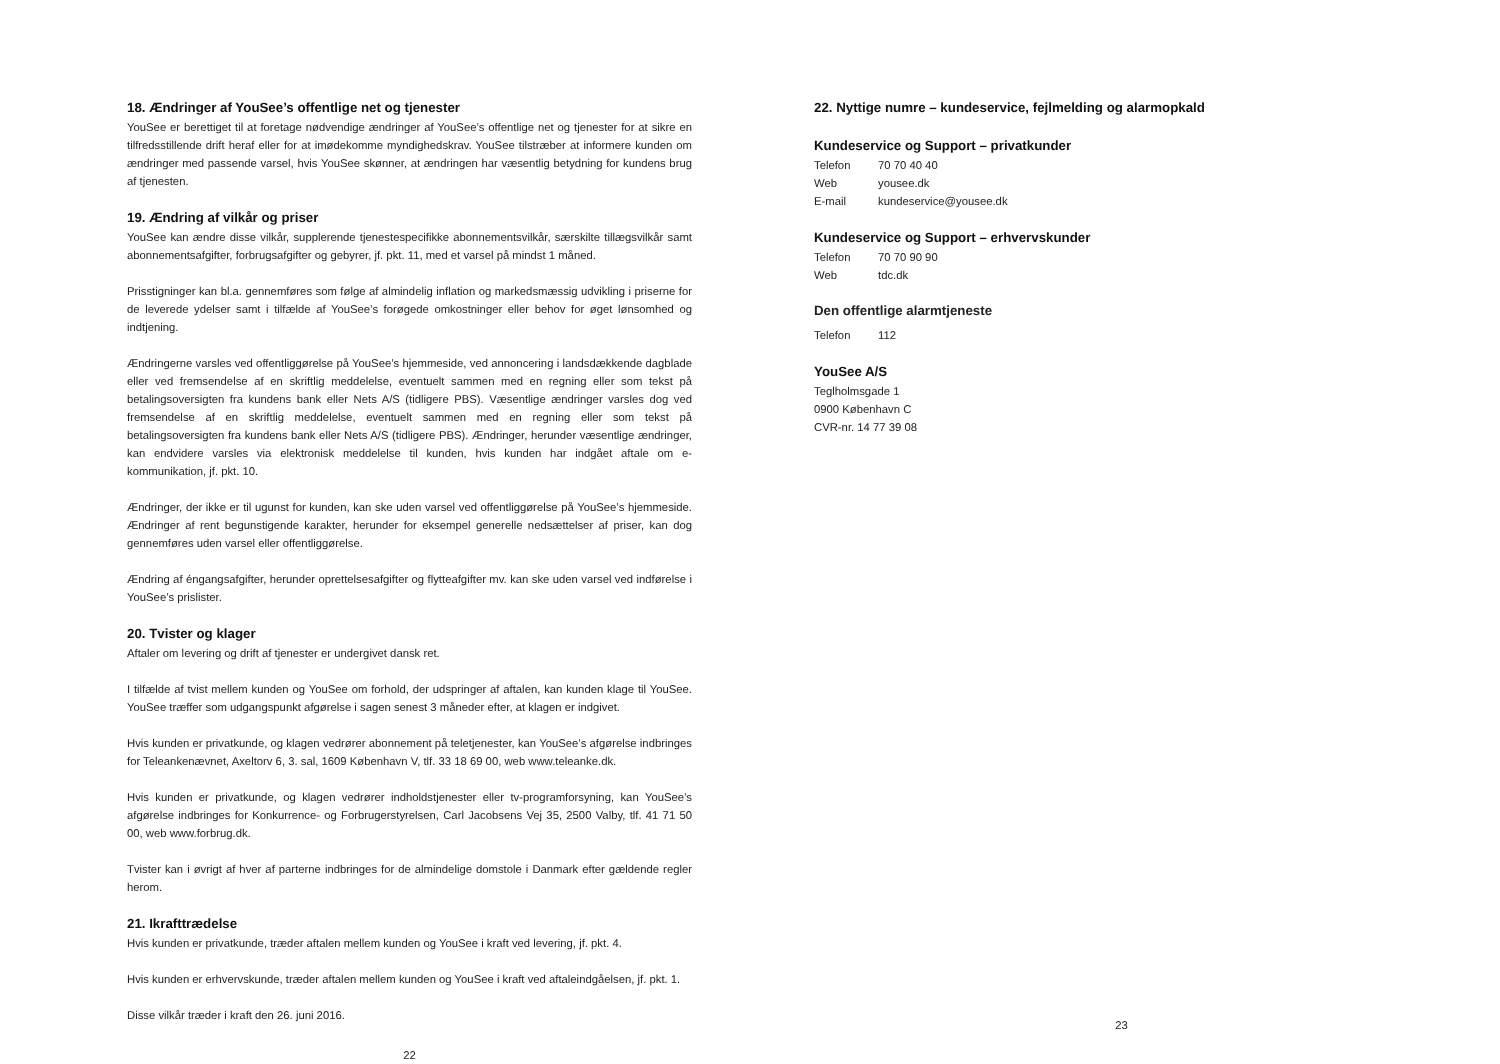18. Ændringer af YouSee’s offentlige net og tjenester
YouSee er berettiget til at foretage nødvendige ændringer af YouSee’s offentlige net og tjenester for at sikre en tilfredsstillende drift heraf eller for at imødekomme myndighedskrav. YouSee tilstræber at informere kunden om ændringer med passende varsel, hvis YouSee skønner, at ændringen har væsentlig betydning for kundens brug af tjenesten.
19. Ændring af vilkår og priser
YouSee kan ændre disse vilkår, supplerende tjenestespecifikke abonnementsvilkår, særskilte tillægsvilkår samt abonnementsafgifter, forbrugsafgifter og gebyrer, jf. pkt. 11, med et varsel på mindst 1 måned.
Prisstigninger kan bl.a. gennemføres som følge af almindelig inflation og markedsmæssig udvikling i priserne for de leverede ydelser samt i tilfælde af YouSee’s forøgede omkostninger eller behov for øget lønsomhed og indtjening.
Ændringerne varsles ved offentliggørelse på YouSee’s hjemmeside, ved annoncering i landsdækkende dagblade eller ved fremsendelse af en skriftlig meddelelse, eventuelt sammen med en regning eller som tekst på betalingsoversigten fra kundens bank eller Nets A/S (tidligere PBS). Væsentlige ændringer varsles dog ved fremsendelse af en skriftlig meddelelse, eventuelt sammen med en regning eller som tekst på betalingsoversigten fra kundens bank eller Nets A/S (tidligere PBS). Ændringer, herunder væsentlige ændringer, kan endvidere varsles via elektronisk meddelelse til kunden, hvis kunden har indgået aftale om e-kommunikation, jf. pkt. 10.
Ændringer, der ikke er til ugunst for kunden, kan ske uden varsel ved offentliggørelse på YouSee’s hjemmeside. Ændringer af rent begunstigende karakter, herunder for eksempel generelle nedsættelser af priser, kan dog gennemføres uden varsel eller offentliggørelse.
Ændring af éngangsafgifter, herunder oprettelsesafgifter og flytteafgifter mv. kan ske uden varsel ved indførelse i YouSee’s prislister.
20. Tvister og klager
Aftaler om levering og drift af tjenester er undergivet dansk ret.
I tilfælde af tvist mellem kunden og YouSee om forhold, der udspringer af aftalen, kan kunden klage til YouSee. YouSee træffer som udgangspunkt afgørelse i sagen senest 3 måneder efter, at klagen er indgivet.
Hvis kunden er privatkunde, og klagen vedrører abonnement på teletjenester, kan YouSee’s afgørelse indbringes for Teleankenævnet, Axeltorv 6, 3. sal, 1609 København V, tlf. 33 18 69 00, web www.teleanke.dk.
Hvis kunden er privatkunde, og klagen vedrører indholdstjenester eller tv-programforsyning, kan YouSee’s afgørelse indbringes for Konkurrence- og Forbrugerstyrelsen, Carl Jacobsens Vej 35, 2500 Valby, tlf. 41 71 50 00, web www.forbrug.dk.
Tvister kan i øvrigt af hver af parterne indbringes for de almindelige domstole i Danmark efter gældende regler herom.
21. Ikrafttrædelse
Hvis kunden er privatkunde, træder aftalen mellem kunden og YouSee i kraft ved levering, jf. pkt. 4.
Hvis kunden er erhvervskunde, træder aftalen mellem kunden og YouSee i kraft ved aftaleindgåelsen, jf. pkt. 1.
Disse vilkår træder i kraft den 26. juni 2016.
22
22. Nyttige numre – kundeservice, fejlmelding og alarmopkald
Kundeservice og Support – privatkunder
Telefon 70 70 40 40
Web yousee.dk
E-mail kundeservice@yousee.dk
Kundeservice og Support – erhvervskunder
Telefon 70 70 90 90
Web tdc.dk
Den offentlige alarmtjeneste
Telefon 112
YouSee A/S
Teglholmsgade 1
0900 København C
CVR-nr. 14 77 39 08
23